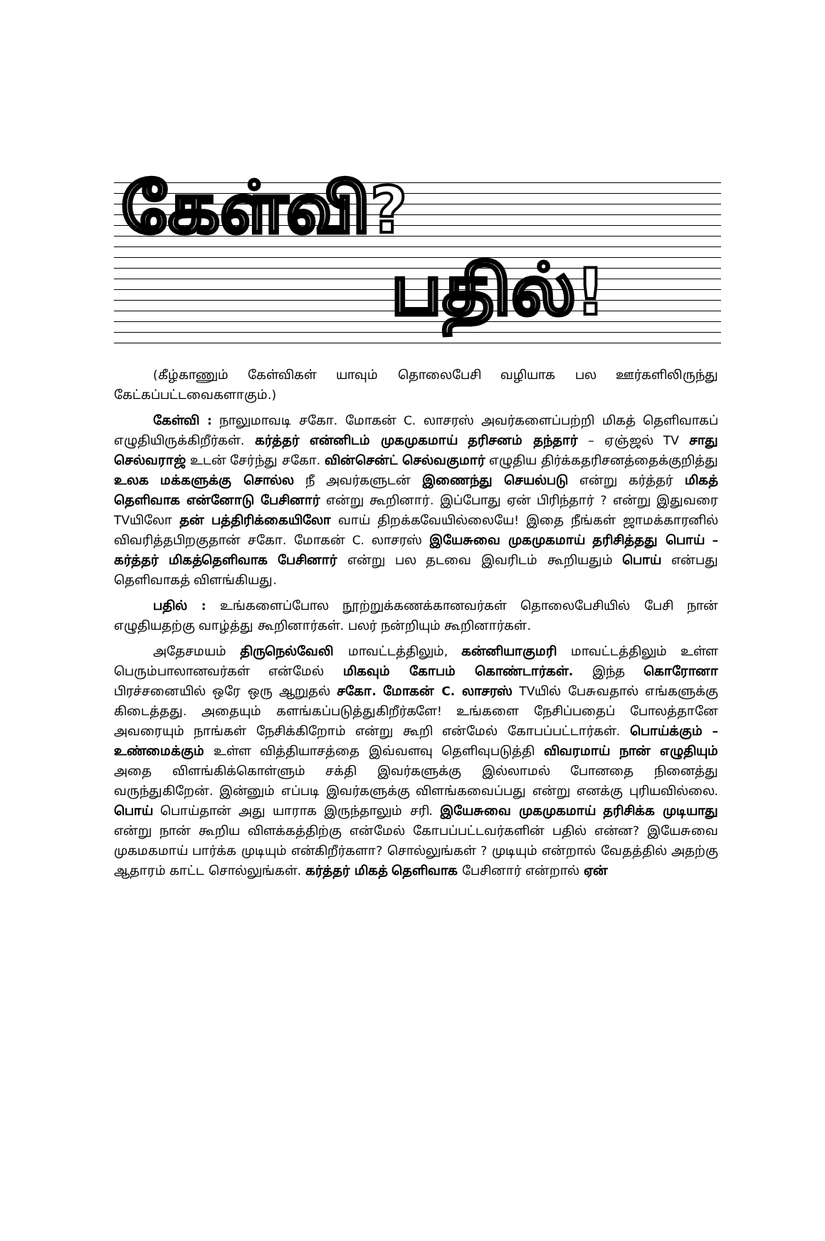கேள்வி?
பதில்!
(கீழ்காணும் கேள்விகள் யாவும் தொலைபேசி வழியாக பல ஊர்களிலிருந்து கேட்கப்பட்டவைகளாகும்.)
கேள்வி : நாலுமாவடி சகோ. மோகன் C. லாசரஸ் அவர்களைப்பற்றி மிகத் தெளிவாகப் எழுதியிருக்கிறீர்கள். கர்த்தர் என்னிடம் முகமுகமாய் தரிசனம் தந்தார் – ஏஞ்ஜல் TV சாது செல்வராஜ் உடன் சேர்ந்து சகோ. வின்சென்ட் செல்வகுமார் எழுதிய திர்க்கதரிசனத்தைக்குறித்து உலக மக்களுக்கு சொல்ல நீ அவர்களுடன் இணைந்து செயல்படு என்று கர்த்தர் மிகத் தெளிவாக என்னோடு பேசினார் என்று கூறினார். இப்போது ஏன் பிரிந்தார் ? என்று இதுவரை TVயிலோ தன் பத்திரிக்கையிலோ வாய் திறக்கவேயில்லையே! இதை நீங்கள் ஜாமக்காரனில் விவரித்தபிறகுதான் சகோ. மோகன் C. லாசரஸ் இயேசுவை முகமுகமாய் தரிசித்தது பொய் – கர்த்தர் மிகத்தெளிவாக பேசினார் என்று பல தடவை இவரிடம் கூறியதும் பொய் என்பது தெளிவாகத் விளங்கியது.
பதில் : உங்களைப்போல நூற்றுக்கணக்கானவர்கள் தொலைபேசியில் பேசி நான் எழுதியதற்கு வாழ்த்து கூறினார்கள். பலர் நன்றியும் கூறினார்கள்.
அதேசமயம் திருநெல்வேலி மாவட்டத்திலும், கன்னியாகுமரி மாவட்டத்திலும் உள்ள பெரும்பாலானவர்கள் என்மேல் மிகவும் கோபம் கொண்டார்கள். இந்த கொரோனா பிரச்சனையில் ஒரே ஒரு ஆறுதல் சகோ. மோகன் C. லாசரஸ் TVயில் பேசுவதால் எங்களுக்கு கிடைத்தது. அதையும் களங்கப்படுத்துகிறீர்களே! உங்களை நேசிப்பதைப் போலத்தானே அவரையும் நாங்கள் நேசிக்கிறோம் என்று கூறி என்மேல் கோபப்பட்டார்கள். பொய்க்கும் – உண்மைக்கும் உள்ள வித்தியாசத்தை இவ்வளவு தெளிவுபடுத்தி விவரமாய் நான் எழுதியும் அதை விளங்கிக்கொள்ளும் சக்தி இவர்களுக்கு இல்லாமல் போனதை நினைத்து வருந்துகிறேன். இன்னும் எப்படி இவர்களுக்கு விளங்கவைப்பது என்று எனக்கு புரியவில்லை. பொய் பொய்தான் அது யாராக இருந்தாலும் சரி. இயேசுவை முகமுகமாய் தரிசிக்க முடியாது என்று நான் கூறிய விளக்கத்திற்கு என்மேல் கோபப்பட்டவர்களின் பதில் என்ன? இயேசுவை முகமகமாய் பார்க்க முடியும் என்கிறீர்களா? சொல்லுங்கள் ? முடியும் என்றால் வேதத்தில் அதற்கு ஆதாரம் காட்ட சொல்லுங்கள். கர்த்தர் மிகத் தெளிவாக பேசினார் என்றால் ஏன்